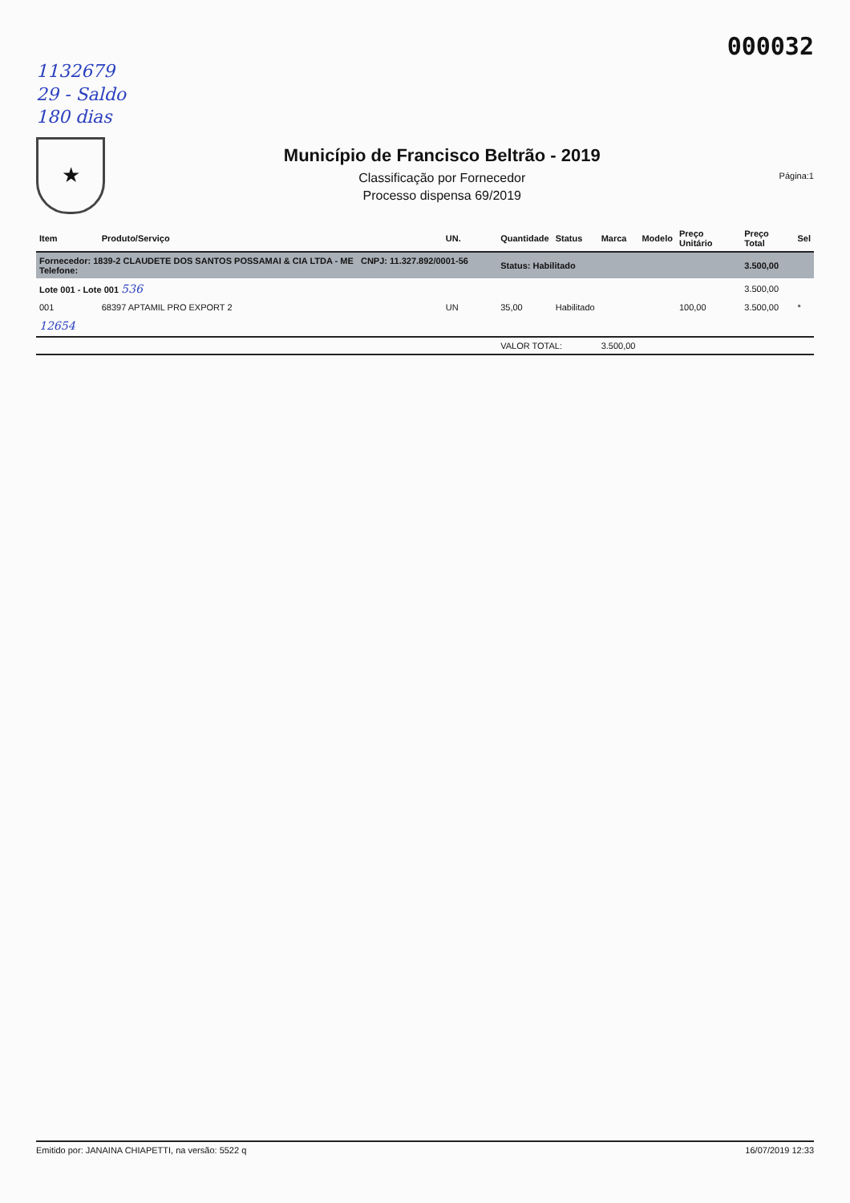000032
1132679
29 - Saldo
180 dias
★
Município de Francisco Beltrão - 2019
Classificação por Fornecedor
Processo dispensa 69/2019
Página:1
| Item | Produto/Serviço | UN. | Quantidade | Status | Marca | Modelo | Preço Unitário | Preço Total | Sel |
| --- | --- | --- | --- | --- | --- | --- | --- | --- | --- |
| Fornecedor: 1839-2 CLAUDETE DOS SANTOS POSSAMAI & CIA LTDA - ME CNPJ: 11.327.892/0001-56 Telefone: | | | Status: Habilitado | | | | | 3.500,00 | |
| Lote 001 - Lote 001 536 | | | | | | | | 3.500,00 | |
| 001 | 68397 APTAMIL PRO EXPORT 2 | UN | 35,00 | Habilitado | | | 100,00 | 3.500,00 | * |
| 12654 | | | | | | | | | |
| | | | VALOR TOTAL: | | 3.500,00 | | | | |
Emitido por: JANAINA CHIAPETTI, na versão: 5522 q 16/07/2019 12:33